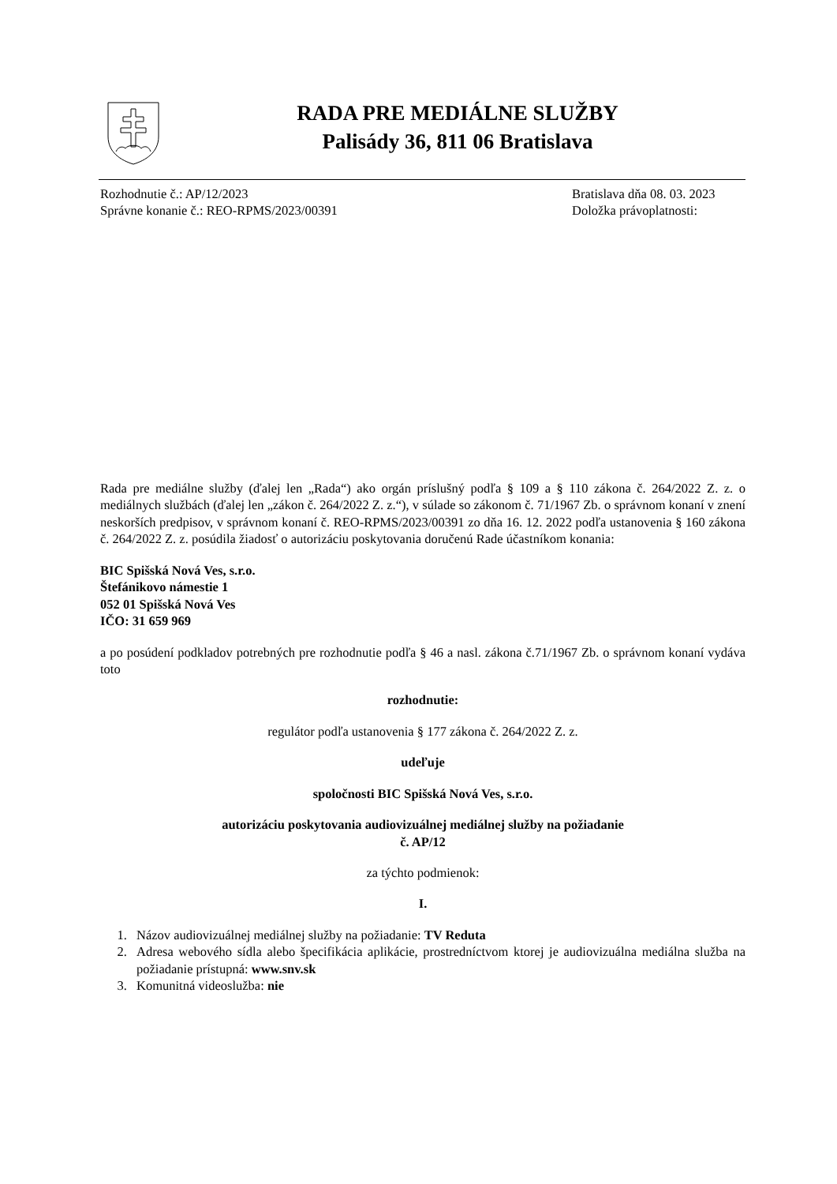RADA PRE MEDIÁLNE SLUŽBY
Palisády 36, 811 06 Bratislava
Rozhodnutie č.: AP/12/2023
Správne konanie č.: REO-RPMS/2023/00391
Bratislava dňa 08. 03. 2023
Doložka právoplatnosti:
Rada pre mediálne služby (ďalej len „Rada“) ako orgán príslušný podľa § 109 a § 110 zákona č. 264/2022 Z. z. o mediálnych službách (ďalej len „zákon č. 264/2022 Z. z.“), v súlade so zákonom č. 71/1967 Zb. o správnom konaní v znení neskorších predpisov, v správnom konaní č. REO-RPMS/2023/00391 zo dňa 16. 12. 2022 podľa ustanovenia § 160 zákona č. 264/2022 Z. z. posúdila žiadosť o autorizáciu poskytovania doručenú Rade účastníkom konania:
BIC Spišská Nová Ves, s.r.o.
Štefánikovo námestie 1
052 01 Spišská Nová Ves
IČO: 31 659 969
a po posúdení podkladov potrebných pre rozhodnutie podľa § 46 a nasl. zákona č.71/1967 Zb. o správnom konaní vydáva toto
rozhodnutie:
regulátor podľa ustanovenia § 177 zákona č. 264/2022 Z. z.
udeľuje
spoločnosti BIC Spišská Nová Ves, s.r.o.
autorizáciu poskytovania audiovizuálnej mediálnej služby na požiadanie
č. AP/12
za týchto podmienok:
I.
1. Názov audiovizuálnej mediálnej služby na požiadanie: TV Reduta
2. Adresa webového sídla alebo špecifikácia aplikácie, prostredníctvom ktorej je audiovizuálna mediálna služba na požiadanie prístupná: www.snv.sk
3. Komunitná videoslužba: nie